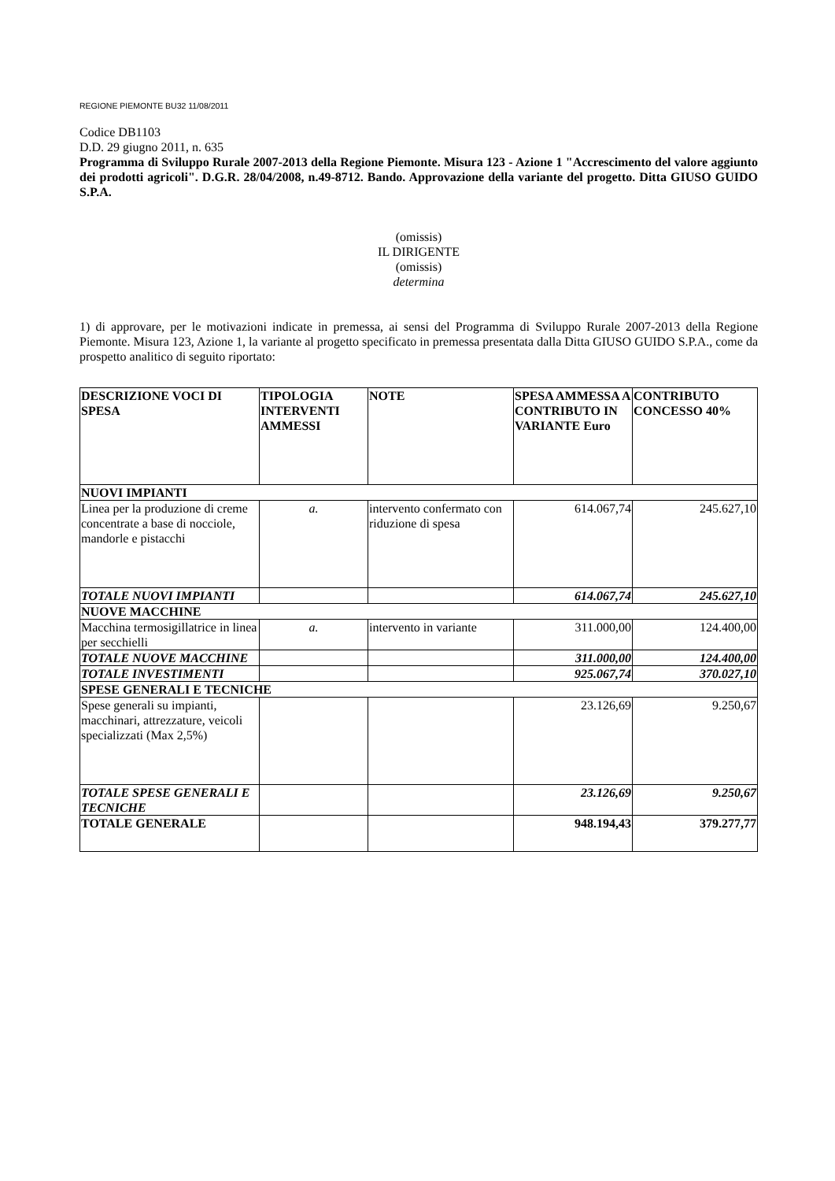REGIONE PIEMONTE BU32 11/08/2011
Codice DB1103
D.D. 29 giugno 2011, n. 635
Programma di Sviluppo Rurale 2007-2013 della Regione Piemonte. Misura 123 - Azione 1 "Accrescimento del valore aggiunto dei prodotti agricoli". D.G.R. 28/04/2008, n.49-8712. Bando. Approvazione della variante del progetto. Ditta GIUSO GUIDO S.P.A.
(omissis)
IL DIRIGENTE
(omissis)
determina
1) di approvare, per le motivazioni indicate in premessa, ai sensi del Programma di Sviluppo Rurale 2007-2013 della Regione Piemonte. Misura 123, Azione 1, la variante al progetto specificato in premessa presentata dalla Ditta GIUSO GUIDO S.P.A., come da prospetto analitico di seguito riportato:
| DESCRIZIONE VOCI DI SPESA | TIPOLOGIA INTERVENTI AMMESSI | NOTE | SPESA AMMESSA A CONTRIBUTO IN VARIANTE Euro | CONTRIBUTO CONCESSO 40% |
| --- | --- | --- | --- | --- |
| NUOVI IMPIANTI | | | | |
| Linea per la produzione di creme concentrate a base di nocciole, mandorle e pistacchi | a. | intervento confermato con riduzione di spesa | 614.067,74 | 245.627,10 |
| TOTALE NUOVI IMPIANTI | | | 614.067,74 | 245.627,10 |
| NUOVE MACCHINE | | | | |
| Macchina termosigillatrice in linea per secchielli | a. | intervento in variante | 311.000,00 | 124.400,00 |
| TOTALE NUOVE MACCHINE | | | 311.000,00 | 124.400,00 |
| TOTALE INVESTIMENTI | | | 925.067,74 | 370.027,10 |
| SPESE GENERALI E TECNICHE | | | | |
| Spese generali su impianti, macchinari, attrezzature, veicoli specializzati (Max 2,5%) | | | 23.126,69 | 9.250,67 |
| TOTALE SPESE GENERALI E TECNICHE | | | 23.126,69 | 9.250,67 |
| TOTALE GENERALE | | | 948.194,43 | 379.277,77 |